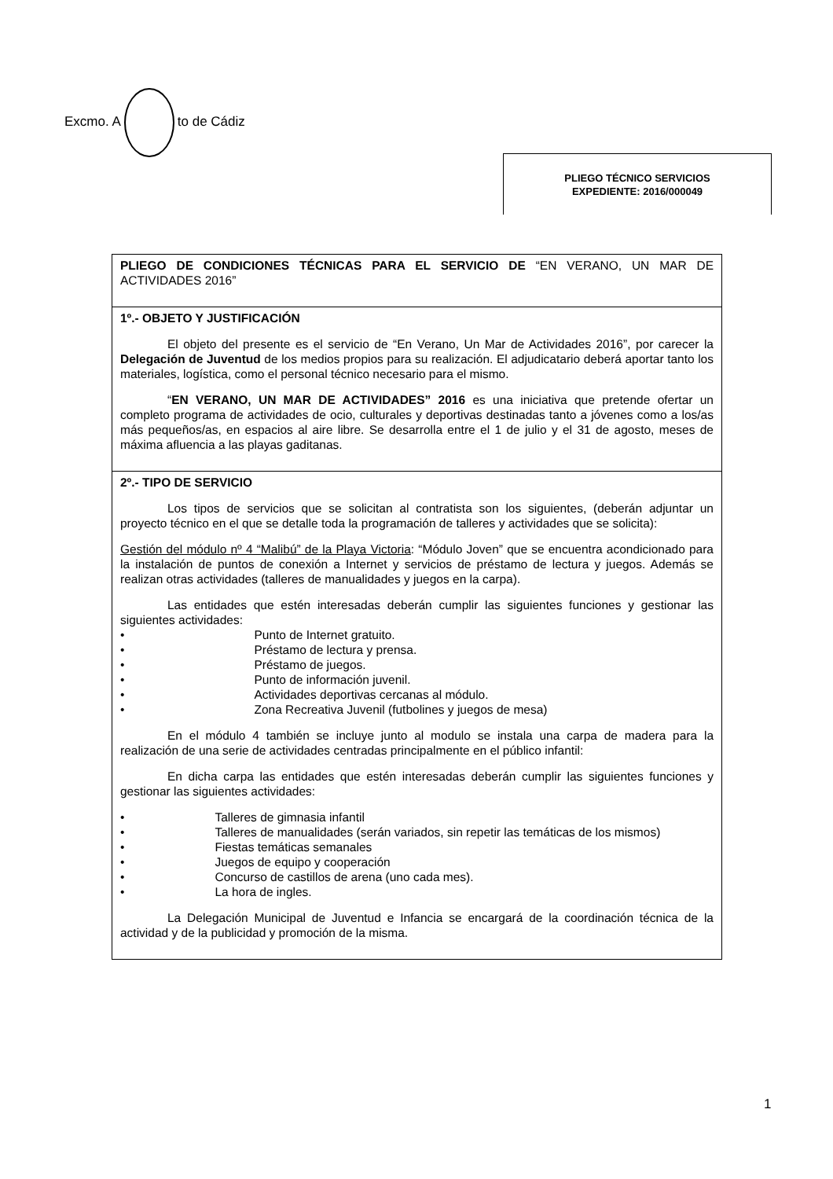Excmo. A to de Cádiz
PLIEGO TÉCNICO SERVICIOS
EXPEDIENTE: 2016/000049
PLIEGO DE CONDICIONES TÉCNICAS PARA EL SERVICIO DE “EN VERANO, UN MAR DE ACTIVIDADES 2016”
1º.- OBJETO Y JUSTIFICACIÓN
El objeto del presente es el servicio de “En Verano, Un Mar de Actividades 2016”, por carecer la Delegación de Juventud de los medios propios para su realización. El adjudicatario deberá aportar tanto los materiales, logística, como el personal técnico necesario para el mismo.
“EN VERANO, UN MAR DE ACTIVIDADES” 2016 es una iniciativa que pretende ofertar un completo programa de actividades de ocio, culturales y deportivas destinadas tanto a jóvenes como a los/as más pequeños/as, en espacios al aire libre. Se desarrolla entre el 1 de julio y el 31 de agosto, meses de máxima afluencia a las playas gaditanas.
2º.- TIPO DE SERVICIO
Los tipos de servicios que se solicitan al contratista son los siguientes, (deberán adjuntar un proyecto técnico en el que se detalle toda la programación de talleres y actividades que se solicita):
Gestión del módulo nº 4 “Malibú” de la Playa Victoria: “Módulo Joven” que se encuentra acondicionado para la instalación de puntos de conexión a Internet y servicios de préstamo de lectura y juegos. Además se realizan otras actividades (talleres de manualidades y juegos en la carpa).
Las entidades que estén interesadas deberán cumplir las siguientes funciones y gestionar las siguientes actividades:
• Punto de Internet gratuito.
• Préstamo de lectura y prensa.
• Préstamo de juegos.
• Punto de información juvenil.
• Actividades deportivas cercanas al módulo.
• Zona Recreativa Juvenil (futbolines y juegos de mesa)
En el módulo 4 también se incluye junto al modulo se instala una carpa de madera para la realización de una serie de actividades centradas principalmente en el público infantil:
En dicha carpa las entidades que estén interesadas deberán cumplir las siguientes funciones y gestionar las siguientes actividades:
• Talleres de gimnasia infantil
• Talleres de manualidades (serán variados, sin repetir las temáticas de los mismos)
• Fiestas temáticas semanales
• Juegos de equipo y cooperación
• Concurso de castillos de arena (uno cada mes).
• La hora de ingles.
La Delegación Municipal de Juventud e Infancia se encargará de la coordinación técnica de la actividad y de la publicidad y promoción de la misma.
1